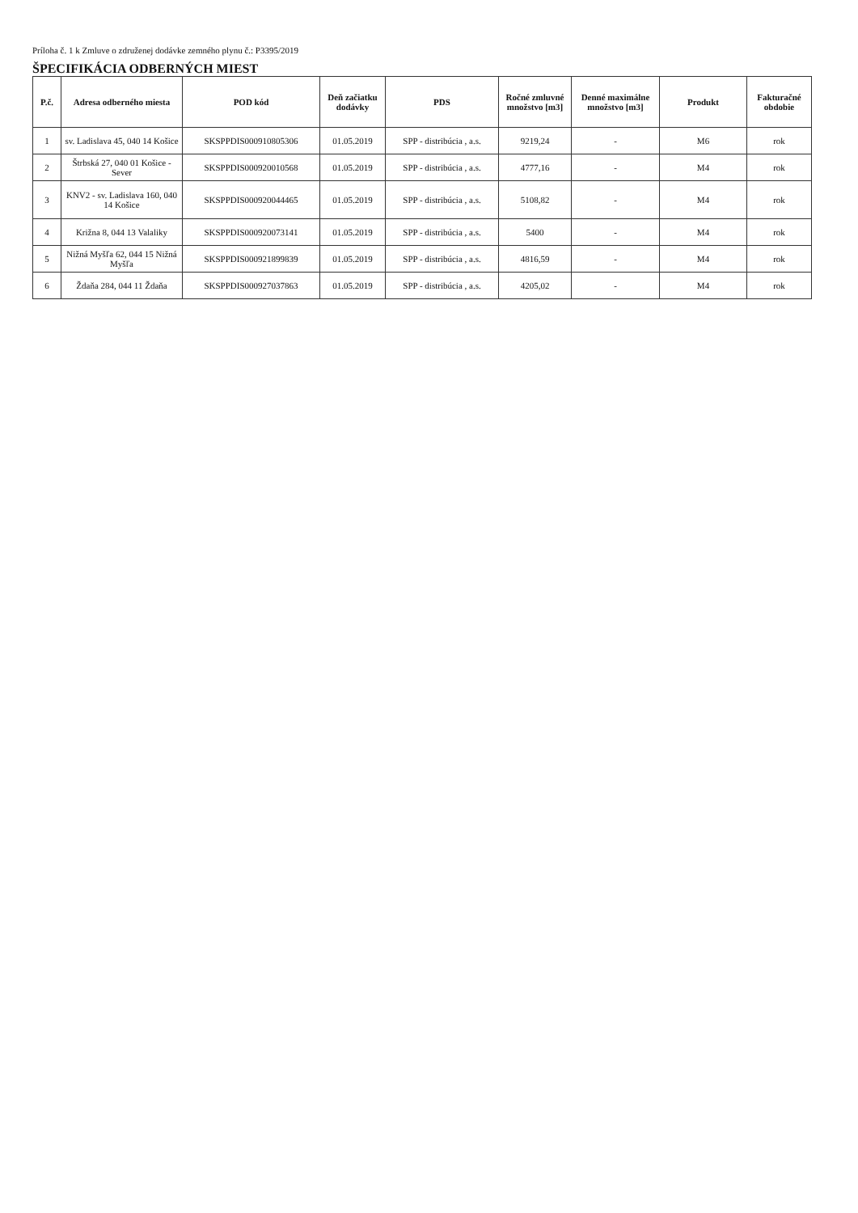Príloha č. 1 k Zmluve o združenej dodávke zemného plynu č.: P3395/2019
ŠPECIFIKÁCIA ODBERNÝCH MIEST
| P.č. | Adresa odberného miesta | POD kód | Deň začiatku dodávky | PDS | Ročné zmluvné množstvo [m3] | Denné maximálne množstvo [m3] | Produkt | Fakturačné obdobie |
| --- | --- | --- | --- | --- | --- | --- | --- | --- |
| 1 | sv. Ladislava 45, 040 14 Košice | SKSPPDIS000910805306 | 01.05.2019 | SPP - distribúcia , a.s. | 9219,24 | - | M6 | rok |
| 2 | Štrbská 27, 040 01 Košice - Sever | SKSPPDIS000920010568 | 01.05.2019 | SPP - distribúcia , a.s. | 4777,16 | - | M4 | rok |
| 3 | KNV2 - sv. Ladislava 160, 040 14 Košice | SKSPPDIS000920044465 | 01.05.2019 | SPP - distribúcia , a.s. | 5108,82 | - | M4 | rok |
| 4 | Križna 8, 044 13 Valaliky | SKSPPDIS000920073141 | 01.05.2019 | SPP - distribúcia , a.s. | 5400 | - | M4 | rok |
| 5 | Nižná Myšľa 62, 044 15 Nižná Myšľa | SKSPPDIS000921899839 | 01.05.2019 | SPP - distribúcia , a.s. | 4816,59 | - | M4 | rok |
| 6 | Ždaňa 284, 044 11 Ždaňa | SKSPPDIS000927037863 | 01.05.2019 | SPP - distribúcia , a.s. | 4205,02 | - | M4 | rok |